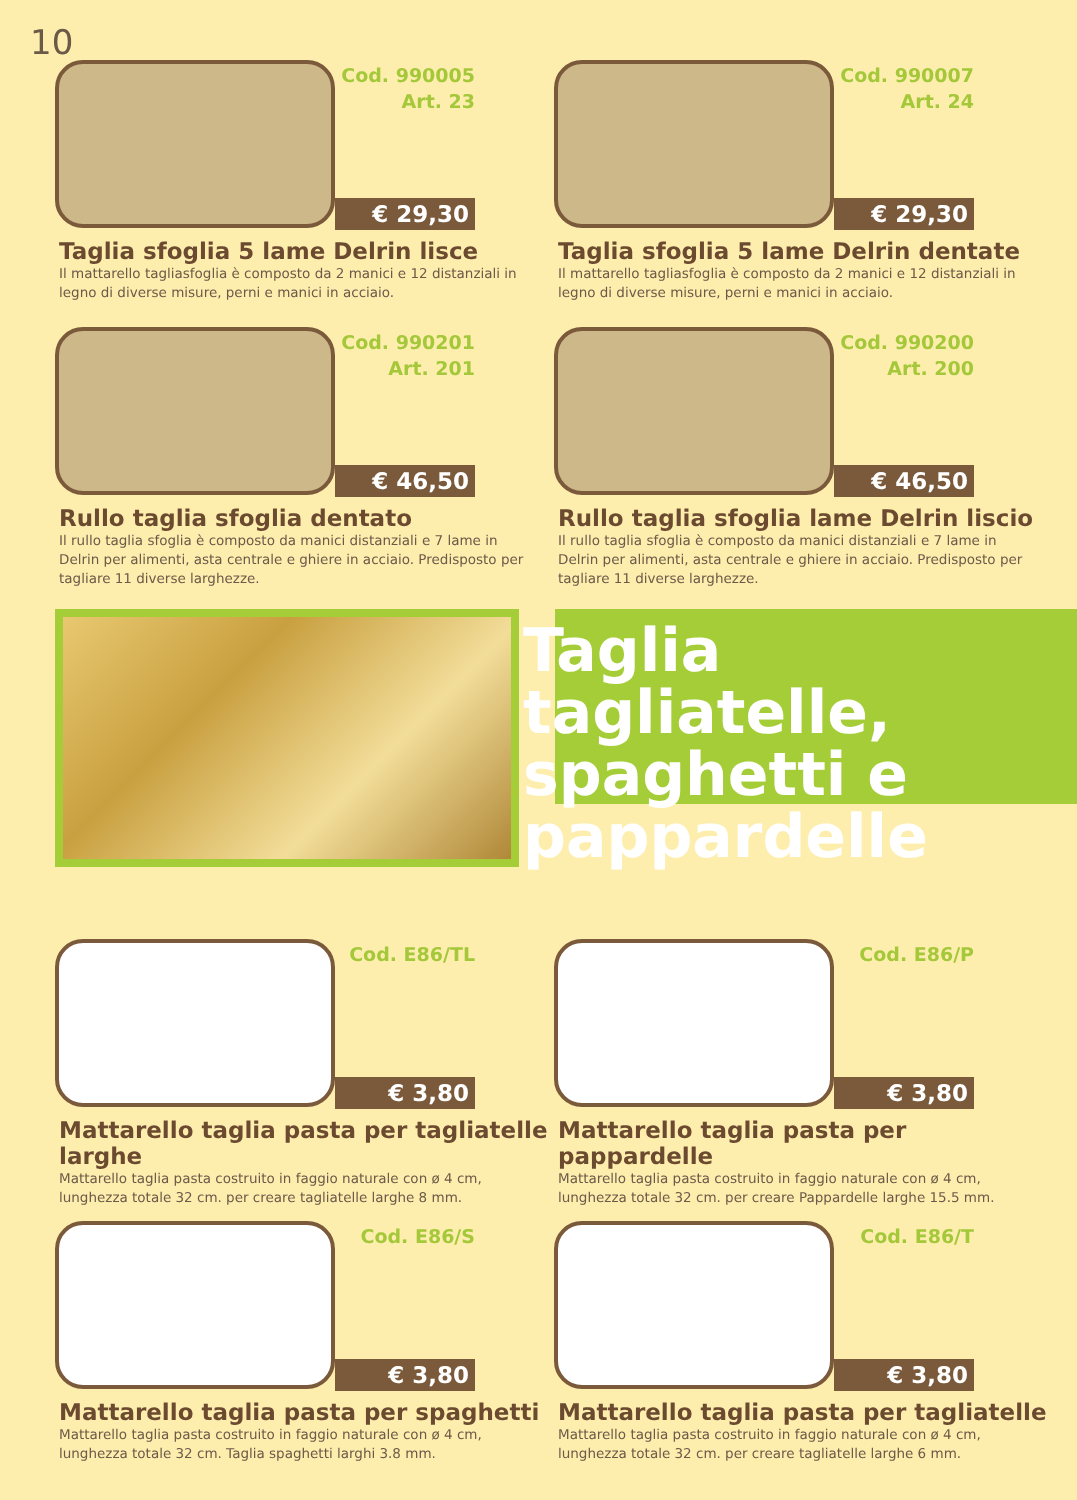10
Cod. 990005
Art. 23
€ 29,30
Taglia sfoglia 5 lame Delrin lisce
Il mattarello tagliasfoglia è composto da 2 manici e 12 distanziali in legno di diverse misure, perni e manici in acciaio.
Cod. 990007
Art. 24
€ 29,30
Taglia sfoglia 5 lame Delrin dentate
Il mattarello tagliasfoglia è composto da 2 manici e 12 distanziali in legno di diverse misure, perni e manici in acciaio.
Cod. 990201
Art. 201
€ 46,50
Rullo taglia sfoglia dentato
Il rullo taglia sfoglia è composto da manici distanziali e 7 lame in Delrin per alimenti, asta centrale e ghiere in acciaio. Predisposto per tagliare 11 diverse larghezze.
Cod. 990200
Art. 200
€ 46,50
Rullo taglia sfoglia lame Delrin liscio
Il rullo taglia sfoglia è composto da manici distanziali e 7 lame in Delrin per alimenti, asta centrale e ghiere in acciaio. Predisposto per tagliare 11 diverse larghezze.
Taglia tagliatelle, spaghetti e pappardelle
Cod. E86/TL
€ 3,80
Mattarello taglia pasta per tagliatelle larghe
Mattarello taglia pasta costruito in faggio naturale con ø 4 cm, lunghezza totale 32 cm. per creare tagliatelle larghe 8 mm.
Cod. E86/P
€ 3,80
Mattarello taglia pasta per pappardelle
Mattarello taglia pasta costruito in faggio naturale con ø 4 cm, lunghezza totale 32 cm. per creare Pappardelle larghe 15.5 mm.
Cod. E86/S
€ 3,80
Mattarello taglia pasta per spaghetti
Mattarello taglia pasta costruito in faggio naturale con ø 4 cm, lunghezza totale 32 cm. Taglia spaghetti larghi 3.8 mm.
Cod. E86/T
€ 3,80
Mattarello taglia pasta per tagliatelle
Mattarello taglia pasta costruito in faggio naturale con ø 4 cm, lunghezza totale 32 cm. per creare tagliatelle larghe 6 mm.